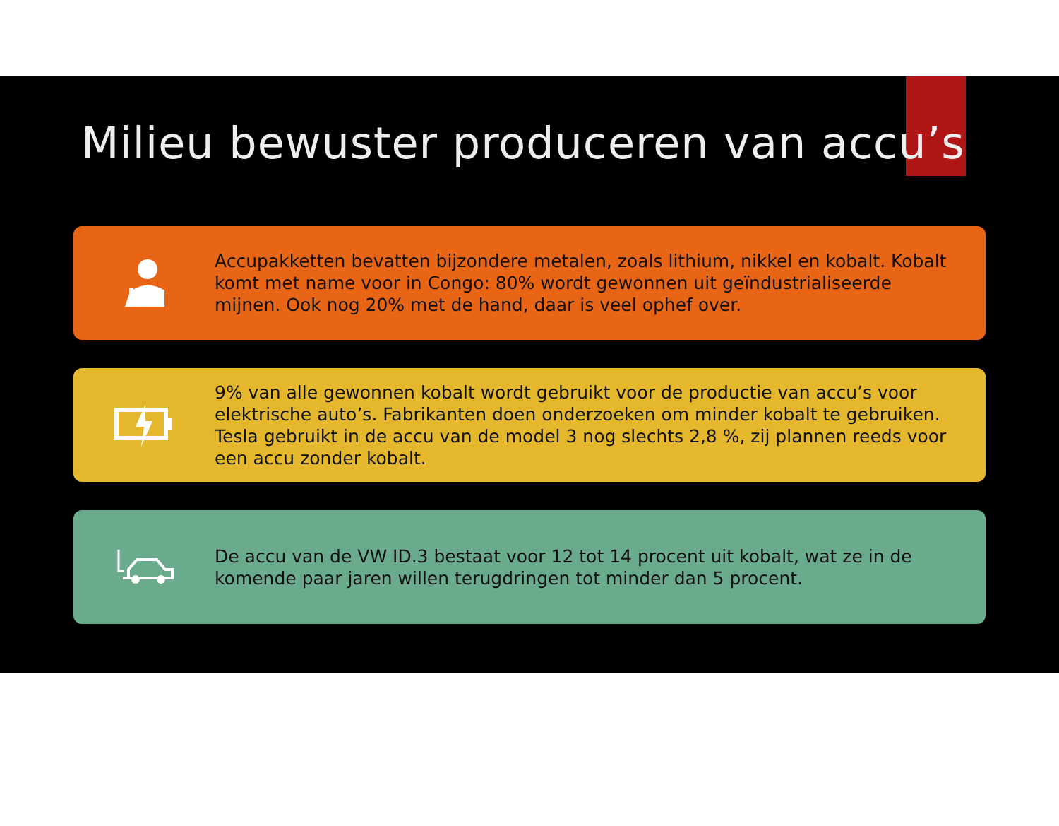Milieu bewuster produceren van accu’s
Accupakketten bevatten bijzondere metalen, zoals lithium, nikkel en kobalt. Kobalt komt met name voor in Congo: 80% wordt gewonnen uit geïndustrialiseerde mijnen. Ook nog 20% met de hand, daar is veel ophef over.
9% van alle gewonnen kobalt wordt gebruikt voor de productie van accu’s voor elektrische auto’s. Fabrikanten doen onderzoeken om minder kobalt te gebruiken. Tesla gebruikt in de accu van de model 3 nog slechts 2,8 %, zij plannen reeds voor een accu zonder kobalt.
De accu van de VW ID.3 bestaat voor 12 tot 14 procent uit kobalt, wat ze in de komende paar jaren willen terugdringen tot minder dan 5 procent.